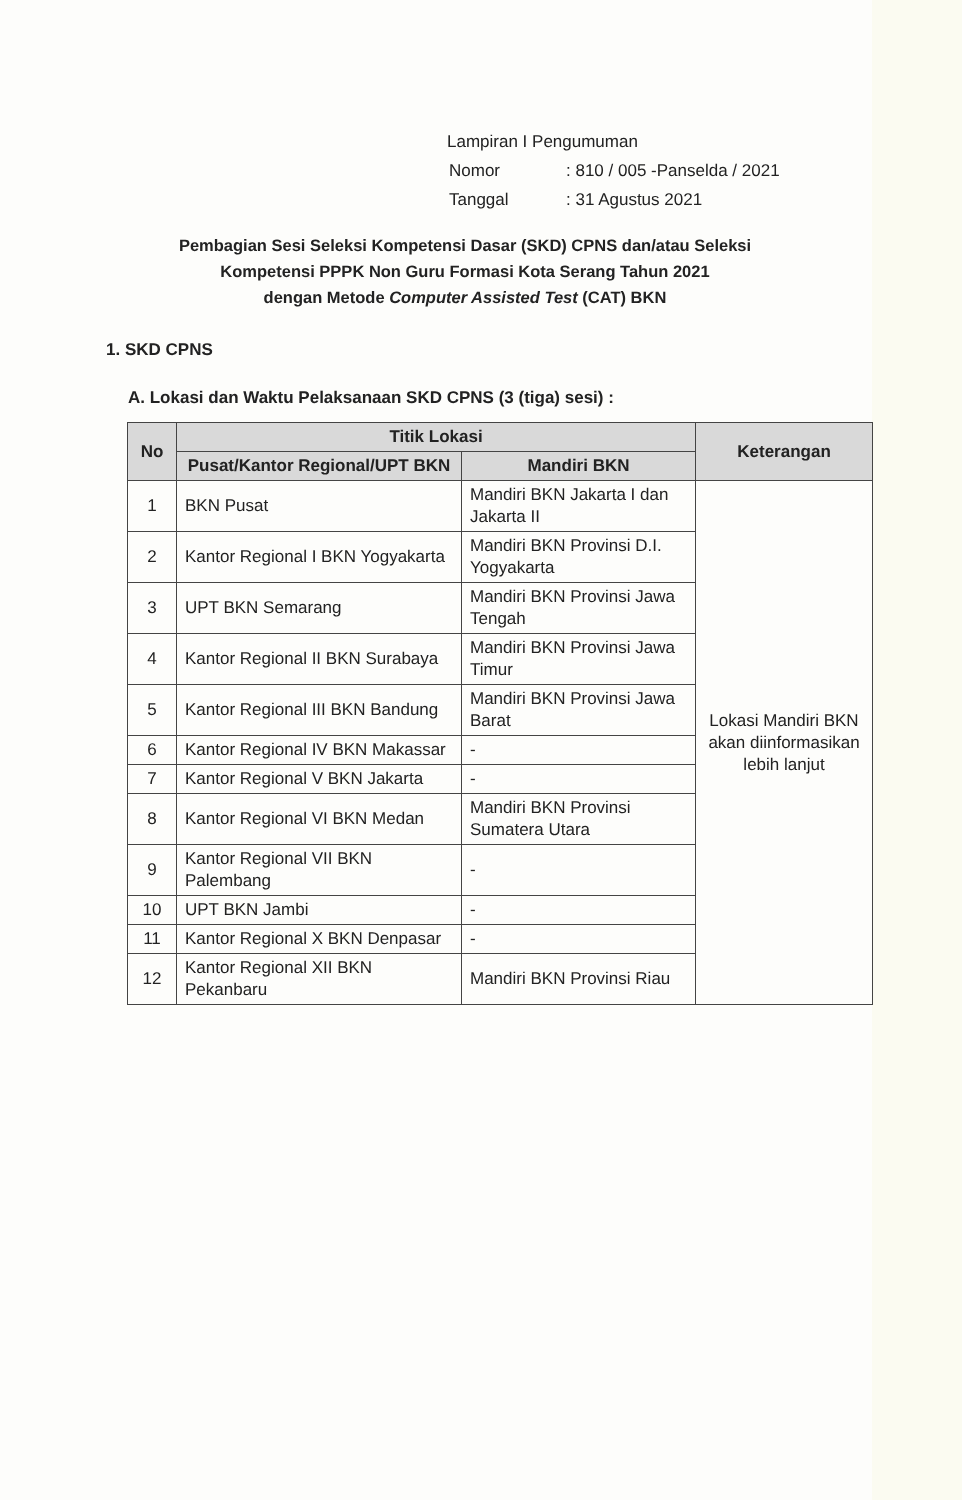Lampiran I Pengumuman
| Nomor | : 810 / 005 -Panselda / 2021 |
| Tanggal | : 31 Agustus 2021 |
Pembagian Sesi Seleksi Kompetensi Dasar (SKD) CPNS dan/atau Seleksi
Kompetensi PPPK Non Guru Formasi Kota Serang Tahun 2021
dengan Metode Computer Assisted Test (CAT) BKN
1. SKD CPNS
A. Lokasi dan Waktu Pelaksanaan SKD CPNS (3 (tiga) sesi) :
| No | Titik Lokasi | | Keterangan |
| --- | --- | --- | --- |
| | Pusat/Kantor Regional/UPT BKN | Mandiri BKN | |
| 1 | BKN Pusat | Mandiri BKN Jakarta I dan Jakarta II | Lokasi Mandiri BKN akan diinformasikan lebih lanjut |
| 2 | Kantor Regional I BKN Yogyakarta | Mandiri BKN Provinsi D.I. Yogyakarta | |
| 3 | UPT BKN Semarang | Mandiri BKN Provinsi Jawa Tengah | |
| 4 | Kantor Regional II BKN Surabaya | Mandiri BKN Provinsi Jawa Timur | |
| 5 | Kantor Regional III BKN Bandung | Mandiri BKN Provinsi Jawa Barat | |
| 6 | Kantor Regional IV BKN Makassar | - | |
| 7 | Kantor Regional V BKN Jakarta | - | |
| 8 | Kantor Regional VI BKN Medan | Mandiri BKN Provinsi Sumatera Utara | |
| 9 | Kantor Regional VII BKN Palembang | - | |
| 10 | UPT BKN Jambi | - | |
| 11 | Kantor Regional X BKN Denpasar | - | |
| 12 | Kantor Regional XII BKN Pekanbaru | Mandiri BKN Provinsi Riau | |